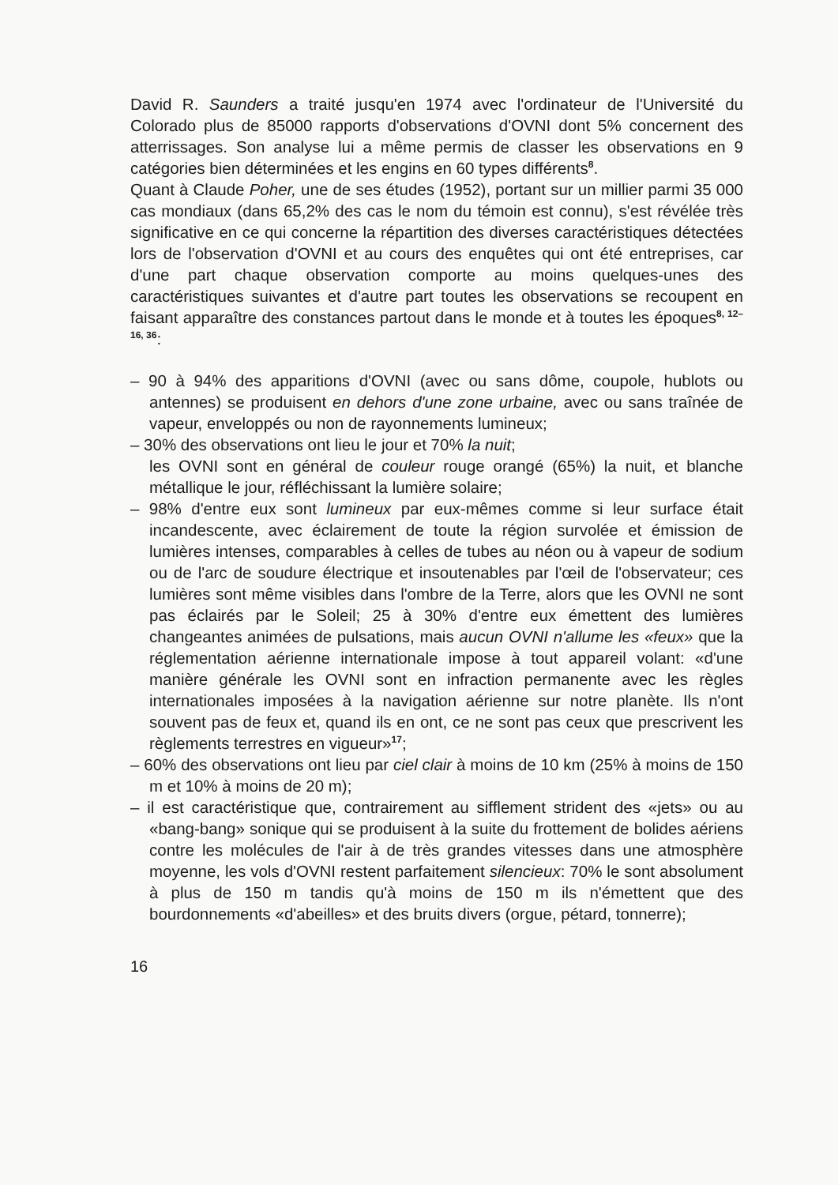David R. Saunders a traité jusqu'en 1974 avec l'ordinateur de l'Université du Colorado plus de 85000 rapports d'observations d'OVNI dont 5% concernent des atterrissages. Son analyse lui a même permis de classer les observations en 9 catégories bien déterminées et les engins en 60 types différents<sup>8</sup>.
Quant à Claude Poher, une de ses études (1952), portant sur un millier parmi 35 000 cas mondiaux (dans 65,2% des cas le nom du témoin est connu), s'est révélée très significative en ce qui concerne la répartition des diverses caractéristiques détectées lors de l'observation d'OVNI et au cours des enquêtes qui ont été entreprises, car d'une part chaque observation comporte au moins quelques-unes des caractéristiques suivantes et d'autre part toutes les observations se recoupent en faisant apparaître des constances partout dans le monde et à toutes les époques<sup>8, 12–16, 36</sup>:
– 90 à 94% des apparitions d'OVNI (avec ou sans dôme, coupole, hublots ou antennes) se produisent en dehors d'une zone urbaine, avec ou sans traînée de vapeur, enveloppés ou non de rayonnements lumineux;
– 30% des observations ont lieu le jour et 70% la nuit;
les OVNI sont en général de couleur rouge orangé (65%) la nuit, et blanche métallique le jour, réfléchissant la lumière solaire;
– 98% d'entre eux sont lumineux par eux-mêmes comme si leur surface était incandescente, avec éclairement de toute la région survolée et émission de lumières intenses, comparables à celles de tubes au néon ou à vapeur de sodium ou de l'arc de soudure électrique et insoutenables par l'œil de l'observateur; ces lumières sont même visibles dans l'ombre de la Terre, alors que les OVNI ne sont pas éclairés par le Soleil; 25 à 30% d'entre eux émettent des lumières changeantes animées de pulsations, mais aucun OVNI n'allume les «feux» que la réglementation aérienne internationale impose à tout appareil volant: «d'une manière générale les OVNI sont en infraction permanente avec les règles internationales imposées à la navigation aérienne sur notre planète. Ils n'ont souvent pas de feux et, quand ils en ont, ce ne sont pas ceux que prescrivent les règlements terrestres en vigueur»<sup>17</sup>;
– 60% des observations ont lieu par ciel clair à moins de 10 km (25% à moins de 150 m et 10% à moins de 20 m);
– il est caractéristique que, contrairement au sifflement strident des «jets» ou au «bang-bang» sonique qui se produisent à la suite du frottement de bolides aériens contre les molécules de l'air à de très grandes vitesses dans une atmosphère moyenne, les vols d'OVNI restent parfaitement silencieux: 70% le sont absolument à plus de 150 m tandis qu'à moins de 150 m ils n'émettent que des bourdonnements «d'abeilles» et des bruits divers (orgue, pétard, tonnerre);
16